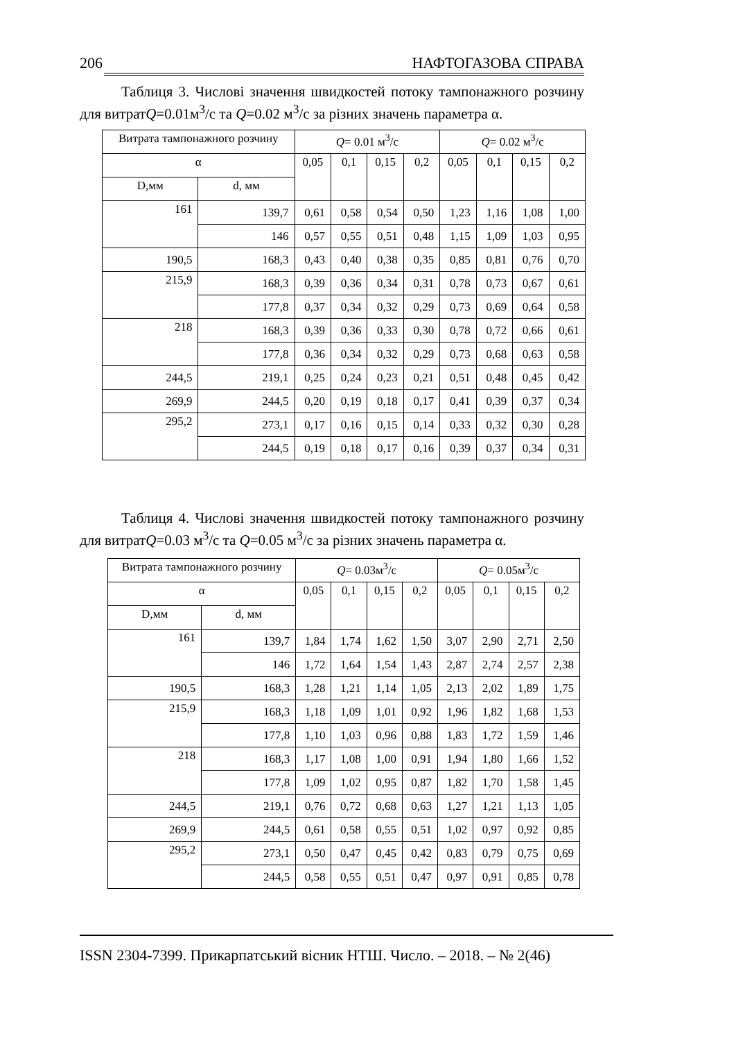206 НАФТОГАЗОВА СПРАВА
Таблиця 3. Числові значення швидкостей потоку тампонажного розчину для витратQ=0.01м<sup>3</sup>/с та Q=0.02 м<sup>3</sup>/с за різних значень параметра α.
| Витрата тампонажного розчину | | Q = 0.01 м<sup>3</sup>/с | | | | Q = 0.02 м<sup>3</sup>/с | | | |
| α | | 0,05 | 0,1 | 0,15 | 0,2 | 0,05 | 0,1 | 0,15 | 0,2 |
| D,мм | d, мм | | | | | | | | |
| 161 | 139,7 | 0,61 | 0,58 | 0,54 | 0,50 | 1,23 | 1,16 | 1,08 | 1,00 |
| | 146 | 0,57 | 0,55 | 0,51 | 0,48 | 1,15 | 1,09 | 1,03 | 0,95 |
| 190,5 | 168,3 | 0,43 | 0,40 | 0,38 | 0,35 | 0,85 | 0,81 | 0,76 | 0,70 |
| 215,9 | 168,3 | 0,39 | 0,36 | 0,34 | 0,31 | 0,78 | 0,73 | 0,67 | 0,61 |
| | 177,8 | 0,37 | 0,34 | 0,32 | 0,29 | 0,73 | 0,69 | 0,64 | 0,58 |
| 218 | 168,3 | 0,39 | 0,36 | 0,33 | 0,30 | 0,78 | 0,72 | 0,66 | 0,61 |
| | 177,8 | 0,36 | 0,34 | 0,32 | 0,29 | 0,73 | 0,68 | 0,63 | 0,58 |
| 244,5 | 219,1 | 0,25 | 0,24 | 0,23 | 0,21 | 0,51 | 0,48 | 0,45 | 0,42 |
| 269,9 | 244,5 | 0,20 | 0,19 | 0,18 | 0,17 | 0,41 | 0,39 | 0,37 | 0,34 |
| 295,2 | 273,1 | 0,17 | 0,16 | 0,15 | 0,14 | 0,33 | 0,32 | 0,30 | 0,28 |
| | 244,5 | 0,19 | 0,18 | 0,17 | 0,16 | 0,39 | 0,37 | 0,34 | 0,31 |
Таблиця 4. Числові значення швидкостей потоку тампонажного розчину для витратQ=0.03 м<sup>3</sup>/с та Q=0.05 м<sup>3</sup>/с за різних значень параметра α.
| Витрата тампонажного розчину | | Q = 0.03м<sup>3</sup>/с | | | | Q = 0.05м<sup>3</sup>/с | | | |
| α | | 0,05 | 0,1 | 0,15 | 0,2 | 0,05 | 0,1 | 0,15 | 0,2 |
| D,мм | d, мм | | | | | | | | |
| 161 | 139,7 | 1,84 | 1,74 | 1,62 | 1,50 | 3,07 | 2,90 | 2,71 | 2,50 |
| | 146 | 1,72 | 1,64 | 1,54 | 1,43 | 2,87 | 2,74 | 2,57 | 2,38 |
| 190,5 | 168,3 | 1,28 | 1,21 | 1,14 | 1,05 | 2,13 | 2,02 | 1,89 | 1,75 |
| 215,9 | 168,3 | 1,18 | 1,09 | 1,01 | 0,92 | 1,96 | 1,82 | 1,68 | 1,53 |
| | 177,8 | 1,10 | 1,03 | 0,96 | 0,88 | 1,83 | 1,72 | 1,59 | 1,46 |
| 218 | 168,3 | 1,17 | 1,08 | 1,00 | 0,91 | 1,94 | 1,80 | 1,66 | 1,52 |
| | 177,8 | 1,09 | 1,02 | 0,95 | 0,87 | 1,82 | 1,70 | 1,58 | 1,45 |
| 244,5 | 219,1 | 0,76 | 0,72 | 0,68 | 0,63 | 1,27 | 1,21 | 1,13 | 1,05 |
| 269,9 | 244,5 | 0,61 | 0,58 | 0,55 | 0,51 | 1,02 | 0,97 | 0,92 | 0,85 |
| 295,2 | 273,1 | 0,50 | 0,47 | 0,45 | 0,42 | 0,83 | 0,79 | 0,75 | 0,69 |
| | 244,5 | 0,58 | 0,55 | 0,51 | 0,47 | 0,97 | 0,91 | 0,85 | 0,78 |
ISSN 2304-7399. Прикарпатський вісник НТШ. Число. – 2018. – № 2(46)